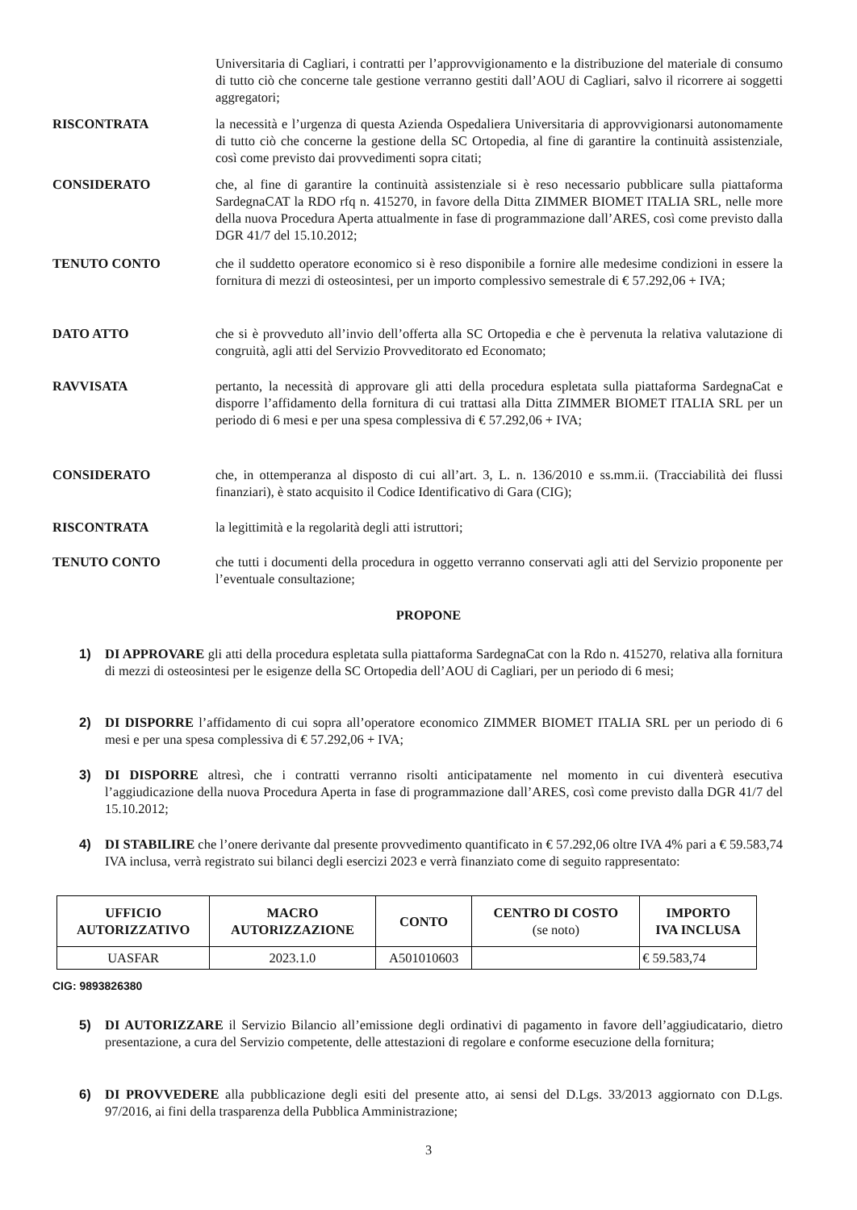Universitaria di Cagliari, i contratti per l’approvvigionamento e la distribuzione del materiale di consumo di tutto ciò che concerne tale gestione verranno gestiti dall’AOU di Cagliari, salvo il ricorrere ai soggetti aggregatori;
RISCONTRATA la necessità e l’urgenza di questa Azienda Ospedaliera Universitaria di approvvigionarsi autonomamente di tutto ciò che concerne la gestione della SC Ortopedia, al fine di garantire la continuità assistenziale, così come previsto dai provvedimenti sopra citati;
CONSIDERATO che, al fine di garantire la continuità assistenziale si è reso necessario pubblicare sulla piattaforma SardegnaCAT la RDO rfq n. 415270, in favore della Ditta ZIMMER BIOMET ITALIA SRL, nelle more della nuova Procedura Aperta attualmente in fase di programmazione dall’ARES, così come previsto dalla DGR 41/7 del 15.10.2012;
TENUTO CONTO che il suddetto operatore economico si è reso disponibile a fornire alle medesime condizioni in essere la fornitura di mezzi di osteosintesi, per un importo complessivo semestrale di € 57.292,06 + IVA;
DATO ATTO che si è provveduto all’invio dell’offerta alla SC Ortopedia e che è pervenuta la relativa valutazione di congruità, agli atti del Servizio Provveditorato ed Economato;
RAVVISATA pertanto, la necessità di approvare gli atti della procedura espletata sulla piattaforma SardegnaCat e disporre l’affidamento della fornitura di cui trattasi alla Ditta ZIMMER BIOMET ITALIA SRL per un periodo di 6 mesi e per una spesa complessiva di € 57.292,06 + IVA;
CONSIDERATO che, in ottemperanza al disposto di cui all’art. 3, L. n. 136/2010 e ss.mm.ii. (Tracciabilità dei flussi finanziari), è stato acquisito il Codice Identificativo di Gara (CIG);
RISCONTRATA la legittimità e la regolarità degli atti istruttori;
TENUTO CONTO che tutti i documenti della procedura in oggetto verranno conservati agli atti del Servizio proponente per l’eventuale consultazione;
PROPONE
1) DI APPROVARE gli atti della procedura espletata sulla piattaforma SardegnaCat con la Rdo n. 415270, relativa alla fornitura di mezzi di osteosintesi per le esigenze della SC Ortopedia dell’AOU di Cagliari, per un periodo di 6 mesi;
2) DI DISPORRE l’affidamento di cui sopra all’operatore economico ZIMMER BIOMET ITALIA SRL per un periodo di 6 mesi e per una spesa complessiva di € 57.292,06 + IVA;
3) DI DISPORRE altresì, che i contratti verranno risolti anticipatamente nel momento in cui diventerà esecutiva l’aggiudicazione della nuova Procedura Aperta in fase di programmazione dall’ARES, così come previsto dalla DGR 41/7 del 15.10.2012;
4) DI STABILIRE che l’onere derivante dal presente provvedimento quantificato in € 57.292,06 oltre IVA 4% pari a € 59.583,74 IVA inclusa, verrà registrato sui bilanci degli esercizi 2023 e verrà finanziato come di seguito rappresentato:
| UFFICIO AUTORIZZATIVO | MACRO AUTORIZZAZIONE | CONTO | CENTRO DI COSTO (se noto) | IMPORTO IVA INCLUSA |
| --- | --- | --- | --- | --- |
| UASFAR | 2023.1.0 | A501010603 | | € 59.583,74 |
CIG: 9893826380
5) DI AUTORIZZARE il Servizio Bilancio all’emissione degli ordinativi di pagamento in favore dell’aggiudicatario, dietro presentazione, a cura del Servizio competente, delle attestazioni di regolare e conforme esecuzione della fornitura;
6) DI PROVVEDERE alla pubblicazione degli esiti del presente atto, ai sensi del D.Lgs. 33/2013 aggiornato con D.Lgs. 97/2016, ai fini della trasparenza della Pubblica Amministrazione;
3